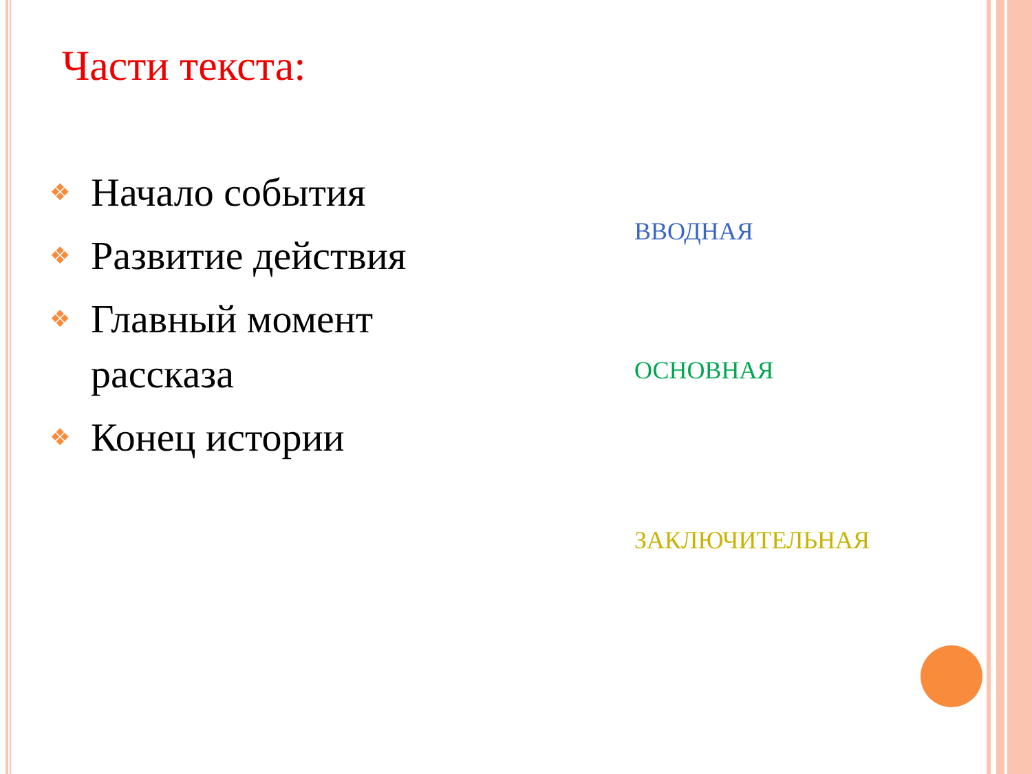Части текста:
❖ Начало события
❖ Развитие действия
❖ Главный момент рассказа
❖ Конец истории
ВВОДНАЯ
ОСНОВНАЯ
ЗАКЛЮЧИТЕЛЬНАЯ